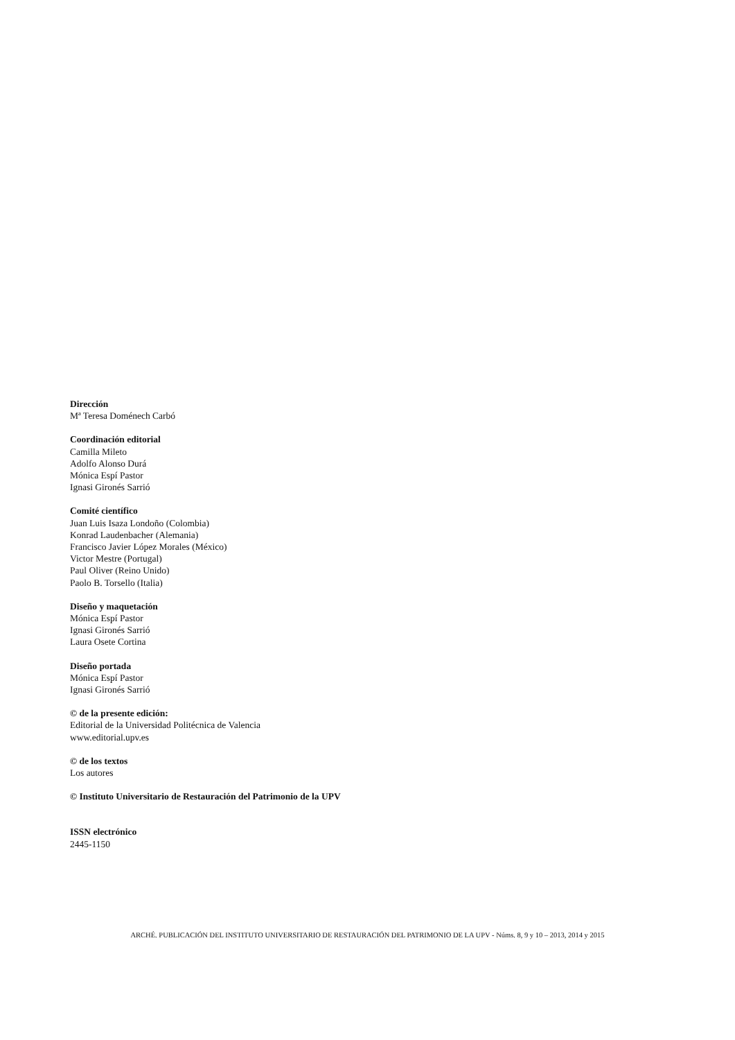Dirección
Mª Teresa Doménech Carbó
Coordinación editorial
Camilla Mileto
Adolfo Alonso Durá
Mónica Espí Pastor
Ignasi Gironés Sarrió
Comité científico
Juan Luis Isaza Londoño (Colombia)
Konrad Laudenbacher (Alemania)
Francisco Javier López Morales (México)
Victor Mestre (Portugal)
Paul Oliver (Reino Unido)
Paolo B. Torsello (Italia)
Diseño y maquetación
Mónica Espí Pastor
Ignasi Gironés Sarrió
Laura Osete Cortina
Diseño portada
Mónica Espí Pastor
Ignasi Gironés Sarrió
© de la presente edición:
Editorial de la Universidad Politécnica de Valencia
www.editorial.upv.es
© de los textos
Los autores
© Instituto Universitario de Restauración del Patrimonio de la UPV
ISSN electrónico
2445-1150
ARCHÉ. PUBLICACIÓN DEL INSTITUTO UNIVERSITARIO DE RESTAURACIÓN DEL PATRIMONIO DE LA UPV - Núms. 8, 9 y 10 – 2013, 2014 y 2015